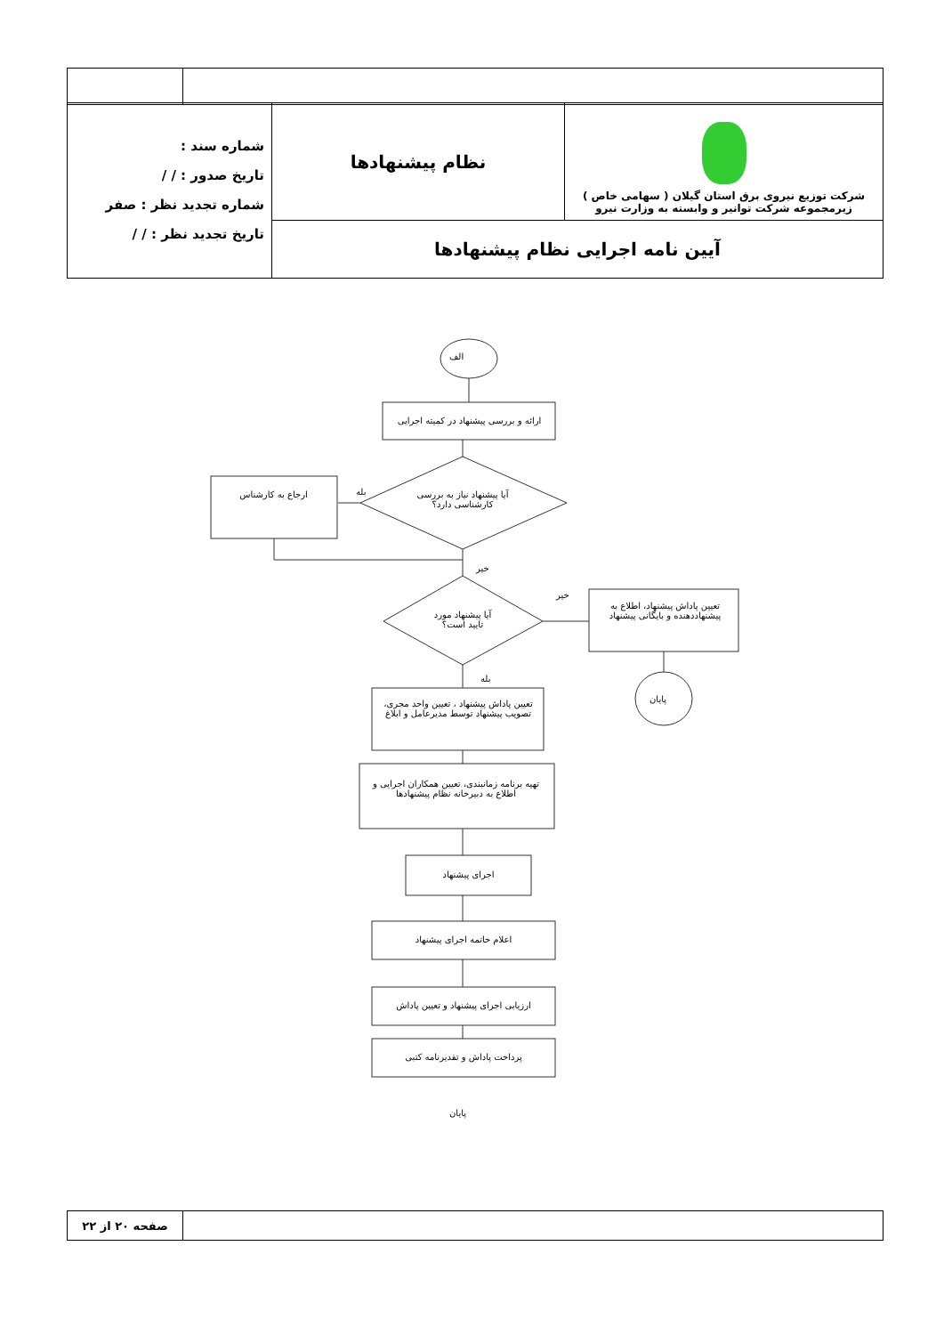| شرکت توزیع نیروی برق استان گیلان ( سهامی خاص ) زیرمجموعه شرکت توانیر و وابسته به وزارت نیرو | نظام پیشنهادها | شماره سند : تاریخ صدور : / / شماره تجدید نظر : صفر تاریخ تجدید نظر : / / |
| آیین نامه اجرایی نظام پیشنهادها | | |
الف
ارائه و بررسی پیشنهاد در کمیته اجرایی
آیا پیشنهاد نیاز به بررسی کارشناسی دارد؟
بله
ارجاع به کارشناس
خیر
آیا پیشنهاد مورد تایید است؟
خیر
تعیین پاداش پیشنهاد، اطلاع به پیشنهاددهنده و بایگانی پیشنهاد
پایان
بله
تعیین پاداش پیشنهاد ، تعیین واحد مجری، تصویب پیشنهاد توسط مدیرعامل و ابلاغ
تهیه برنامه زمانبندی، تعیین همکاران اجرایی و اطلاع به دبیرخانه نظام پیشنهادها
اجرای پیشنهاد
اعلام خاتمه اجرای پیشنهاد
ارزیابی اجرای پیشنهاد و تعیین پاداش
پرداخت پاداش و تقدیرنامه کتبی
پایان
| | صفحه ۲۰ از ۲۲ |